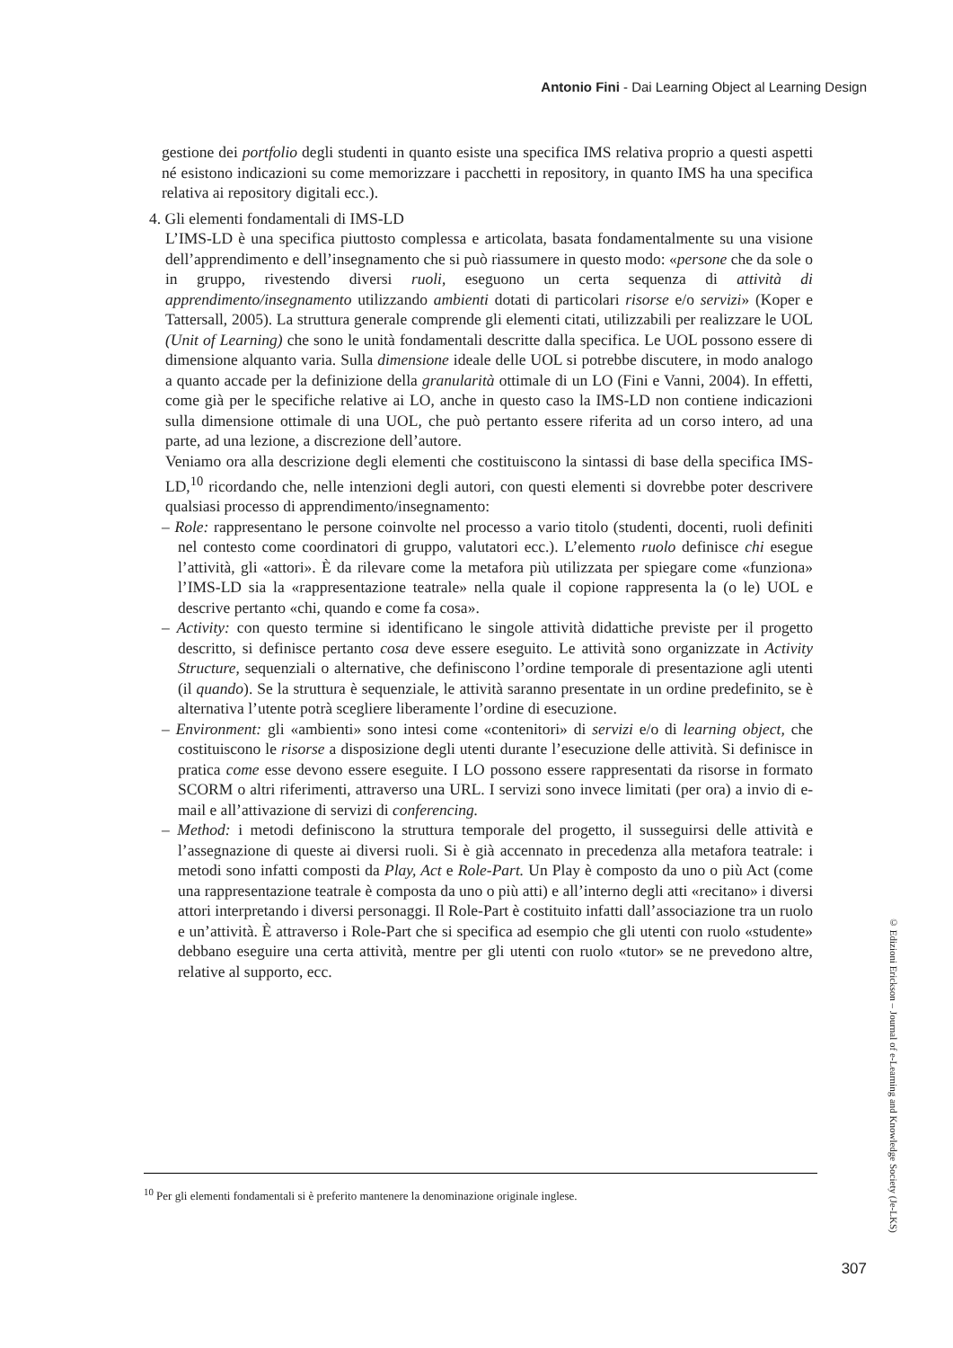Antonio Fini - Dai Learning Object al Learning Design
gestione dei portfolio degli studenti in quanto esiste una specifica IMS relativa proprio a questi aspetti né esistono indicazioni su come memorizzare i pacchetti in repository, in quanto IMS ha una specifica relativa ai repository digitali ecc.).
4. Gli elementi fondamentali di IMS-LD
L’IMS-LD è una specifica piuttosto complessa e articolata, basata fondamentalmente su una visione dell’apprendimento e dell’insegnamento che si può riassumere in questo modo: «persone che da sole o in gruppo, rivestendo diversi ruoli, eseguono un certa sequenza di attività di apprendimento/insegnamento utilizzando ambienti dotati di particolari risorse e/o servizi» (Koper e Tattersall, 2005). La struttura generale comprende gli elementi citati, utilizzabili per realizzare le UOL (Unit of Learning) che sono le unità fondamentali descritte dalla specifica. Le UOL possono essere di dimensione alquanto varia. Sulla dimensione ideale delle UOL si potrebbe discutere, in modo analogo a quanto accade per la definizione della granularità ottimale di un LO (Fini e Vanni, 2004). In effetti, come già per le specifiche relative ai LO, anche in questo caso la IMS-LD non contiene indicazioni sulla dimensione ottimale di una UOL, che può pertanto essere riferita ad un corso intero, ad una parte, ad una lezione, a discrezione dell’autore.
Veniamo ora alla descrizione degli elementi che costituiscono la sintassi di base della specifica IMS-LD,<sup>10</sup> ricordando che, nelle intenzioni degli autori, con questi elementi si dovrebbe poter descrivere qualsiasi processo di apprendimento/insegnamento:
– Role: rappresentano le persone coinvolte nel processo a vario titolo (studenti, docenti, ruoli definiti nel contesto come coordinatori di gruppo, valutatori ecc.). L’elemento ruolo definisce chi esegue l’attività, gli «attori». È da rilevare come la metafora più utilizzata per spiegare come «funziona» l’IMS-LD sia la «rappresentazione teatrale» nella quale il copione rappresenta la (o le) UOL e descrive pertanto «chi, quando e come fa cosa».
– Activity: con questo termine si identificano le singole attività didattiche previste per il progetto descritto, si definisce pertanto cosa deve essere eseguito. Le attività sono organizzate in Activity Structure, sequenziali o alternative, che definiscono l’ordine temporale di presentazione agli utenti (il quando). Se la struttura è sequenziale, le attività saranno presentate in un ordine predefinito, se è alternativa l’utente potrà scegliere liberamente l’ordine di esecuzione.
– Environment: gli «ambienti» sono intesi come «contenitori» di servizi e/o di learning object, che costituiscono le risorse a disposizione degli utenti durante l’esecuzione delle attività. Si definisce in pratica come esse devono essere eseguite. I LO possono essere rappresentati da risorse in formato SCORM o altri riferimenti, attraverso una URL. I servizi sono invece limitati (per ora) a invio di e-mail e all’attivazione di servizi di conferencing.
– Method: i metodi definiscono la struttura temporale del progetto, il susseguirsi delle attività e l’assegnazione di queste ai diversi ruoli. Si è già accennato in precedenza alla metafora teatrale: i metodi sono infatti composti da Play, Act e Role-Part. Un Play è composto da uno o più Act (come una rappresentazione teatrale è composta da uno o più atti) e all’interno degli atti «recitano» i diversi attori interpretando i diversi personaggi. Il Role-Part è costituito infatti dall’associazione tra un ruolo e un’attività. È attraverso i Role-Part che si specifica ad esempio che gli utenti con ruolo «studente» debbano eseguire una certa attività, mentre per gli utenti con ruolo «tutor» se ne prevedono altre, relative al supporto, ecc.
<sup>10</sup> Per gli elementi fondamentali si è preferito mantenere la denominazione originale inglese.
© Edizioni Erickson – Journal of e-Learning and Knowledge Society (Je-LKS)
307